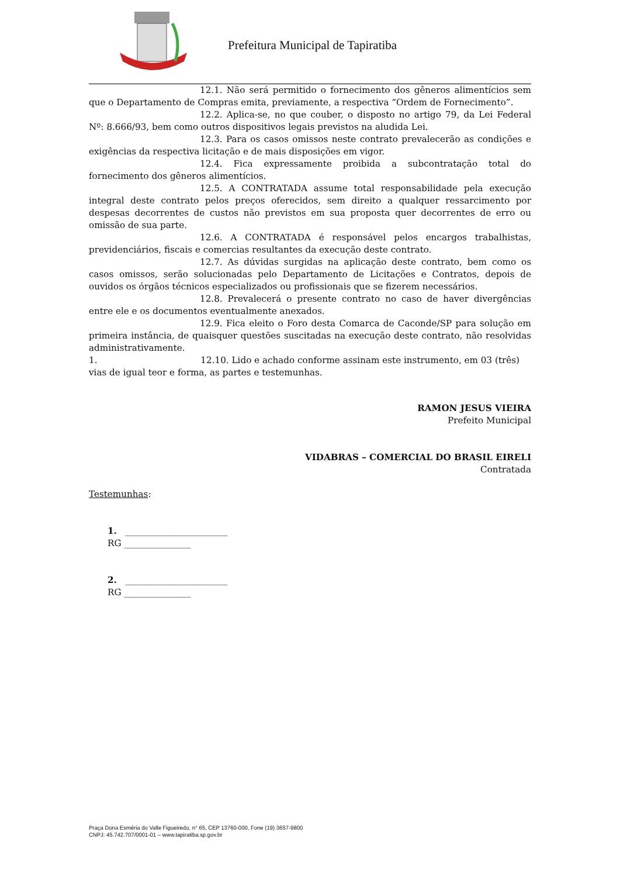Prefeitura Municipal de Tapiratiba
12.1. Não será permitido o fornecimento dos gêneros alimentícios sem que o Departamento de Compras emita, previamente, a respectiva “Ordem de Fornecimento”.
12.2. Aplica-se, no que couber, o disposto no artigo 79, da Lei Federal Nº: 8.666/93, bem como outros dispositivos legais previstos na aludida Lei.
12.3. Para os casos omissos neste contrato prevalecerão as condições e exigências da respectiva licitação e de mais disposições em vigor.
12.4. Fica expressamente proibida a subcontratação total do fornecimento dos gêneros alimentícios.
12.5. A CONTRATADA assume total responsabilidade pela execução integral deste contrato pelos preços oferecidos, sem direito a qualquer ressarcimento por despesas decorrentes de custos não previstos em sua proposta quer decorrentes de erro ou omissão de sua parte.
12.6. A CONTRATADA é responsável pelos encargos trabalhistas, previdenciários, fiscais e comercias resultantes da execução deste contrato.
12.7. As dúvidas surgidas na aplicação deste contrato, bem como os casos omissos, serão solucionadas pelo Departamento de Licitações e Contratos, depois de ouvidos os órgãos técnicos especializados ou profissionais que se fizerem necessários.
12.8. Prevalecerá o presente contrato no caso de haver divergências entre ele e os documentos eventualmente anexados.
12.9. Fica eleito o Foro desta Comarca de Caconde/SP para solução em primeira instância, de quaisquer questões suscitadas na execução deste contrato, não resolvidas administrativamente.
1. 12.10. Lido e achado conforme assinam este instrumento, em 03 (três)
vias de igual teor e forma, as partes e testemunhas.
RAMON JESUS VIEIRA
Prefeito Municipal
VIDABRAS – COMERCIAL DO BRASIL EIRELI
Contratada
Testemunhas:
1. _______________________
RG _______________
2. _______________________
RG _______________
Praça Dona Esméria do Valle Figueiredo, n° 65, CEP 13760-000, Fone (19) 3657-9800
CNPJ: 45.742.707/0001-01 – www.tapiratiba.sp.gov.br